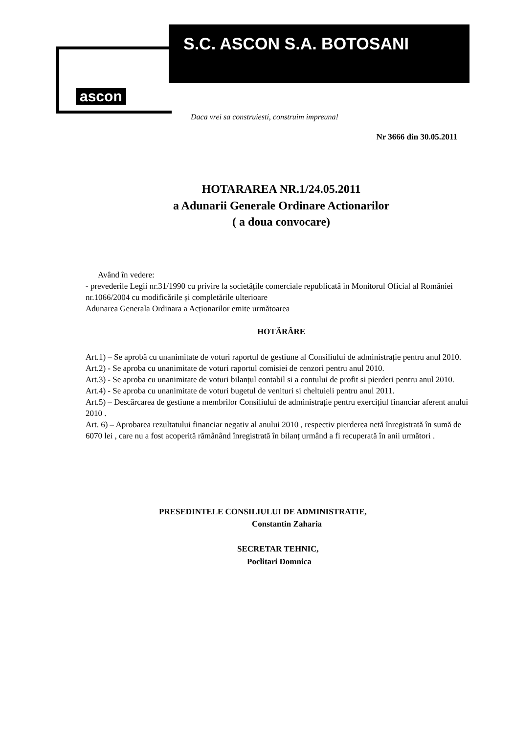S.C. ASCON S.A. BOTOSANI
ascon
Daca vrei sa construiesti, construim impreuna!
Nr 3666 din 30.05.2011
HOTARAREA NR.1/24.05.2011
a Adunarii Generale Ordinare Actionarilor
( a doua convocare)
Având în vedere:
- prevederile Legii nr.31/1990 cu privire la societățile comerciale republicată in Monitorul Oficial al României nr.1066/2004 cu modificările și completările ulterioare
Adunarea Generala Ordinara a Acționarilor emite următoarea
HOTĂRÂRE
Art.1) – Se aprobă cu unanimitate de voturi raportul de gestiune al Consiliului de administrație pentru anul 2010.
Art.2) - Se aproba cu unanimitate de voturi raportul comisiei de cenzori pentru anul 2010.
Art.3) - Se aproba cu unanimitate de voturi bilanțul contabil si a contului de profit si pierderi pentru anul 2010.
Art.4) - Se aproba cu unanimitate de voturi bugetul de venituri si cheltuieli pentru anul 2011.
Art.5) – Descărcarea de gestiune a membrilor Consiliului de administrație pentru exercițiul financiar aferent anului 2010 .
Art. 6) – Aprobarea rezultatului financiar negativ al anului 2010 , respectiv pierderea netă înregistrată în sumă de 6070 lei , care nu a fost acoperită rămânând înregistrată în bilanț urmând a fi recuperată în anii următori .
PRESEDINTELE CONSILIULUI DE ADMINISTRATIE,
Constantin Zaharia
SECRETAR TEHNIC,
Poclitari Domnica